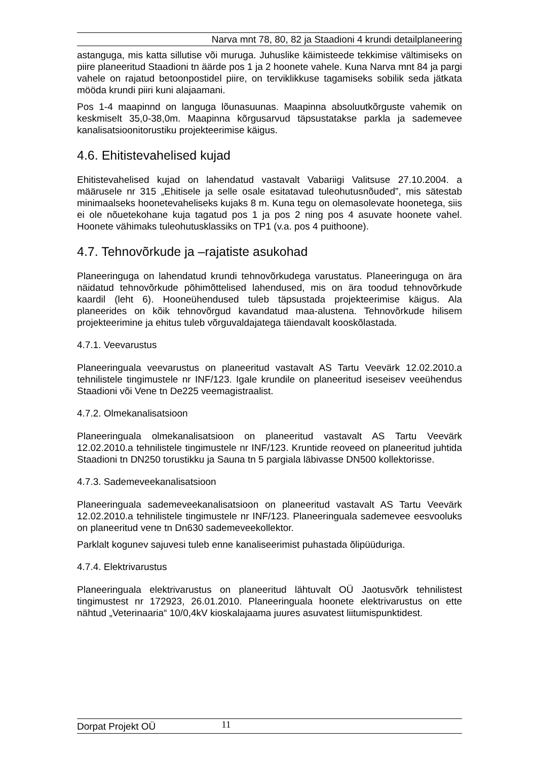Narva mnt 78, 80, 82 ja Staadioni 4 krundi detailplaneering
astanguga, mis katta sillutise või muruga. Juhuslike käimisteede tekkimise vältimiseks on piire planeeritud Staadioni tn äärde pos 1 ja 2 hoonete vahele. Kuna Narva mnt 84 ja pargi vahele on rajatud betoonpostidel piire, on terviklikkuse tagamiseks sobilik seda jätkata mööda krundi piiri kuni alajaamani.
Pos 1-4 maapinnd on languga lõunasuunas. Maapinna absoluutkõrguste vahemik on keskmiselt 35,0-38,0m. Maapinna kõrgusarvud täpsustatakse parkla ja sademevee kanalisatsioonitorustiku projekteerimise käigus.
4.6. Ehitistevahelised kujad
Ehitistevahelised kujad on lahendatud vastavalt Vabariigi Valitsuse 27.10.2004. a määrusele nr 315 „Ehitisele ja selle osale esitatavad tuleohutusnõuded”, mis sätestab minimaalseks hoonetevaheliseks kujaks 8 m. Kuna tegu on olemasolevate hoonetega, siis ei ole nõuetekohane kuja tagatud pos 1 ja pos 2 ning pos 4 asuvate hoonete vahel. Hoonete vähimaks tuleohutusklassiks on TP1 (v.a. pos 4 puithoone).
4.7. Tehnovõrkude ja –rajatiste asukohad
Planeeringuga on lahendatud krundi tehnovõrkudega varustatus. Planeeringuga on ära näidatud tehnovõrkude põhimõttelised lahendused, mis on ära toodud tehnovõrkude kaardil (leht 6). Hooneühendused tuleb täpsustada projekteerimise käigus. Ala planeerides on kõik tehnovõrgud kavandatud maa-alustena. Tehnovõrkude hilisem projekteerimine ja ehitus tuleb võrguvaldajatega täiendavalt kooskõlastada.
4.7.1. Veevarustus
Planeeringuala veevarustus on planeeritud vastavalt AS Tartu Veevärk 12.02.2010.a tehnilistele tingimustele nr INF/123. Igale krundile on planeeritud iseseisev veeühendus Staadioni või Vene tn De225 veemagistraalist.
4.7.2. Olmekanalisatsioon
Planeeringuala olmekanalisatsioon on planeeritud vastavalt AS Tartu Veevärk 12.02.2010.a tehnilistele tingimustele nr INF/123. Kruntide reoveed on planeeritud juhtida Staadioni tn DN250 torustikku ja Sauna tn 5 pargiala läbivasse DN500 kollektorisse.
4.7.3. Sademeveekanalisatsioon
Planeeringuala sademeveekanalisatsioon on planeeritud vastavalt AS Tartu Veevärk 12.02.2010.a tehnilistele tingimustele nr INF/123. Planeeringuala sademevee eesvooluks on planeeritud vene tn Dn630 sademeveekollektor.
Parklalt kogunev sajuvesi tuleb enne kanaliseerimist puhastada õlipüüduriga.
4.7.4. Elektrivarustus
Planeeringuala elektrivarustus on planeeritud lähtuvalt OÜ Jaotusvõrk tehnilistest tingimustest nr 172923, 26.01.2010. Planeeringuala hoonete elektrivarustus on ette nähtud „Veterinaaria“ 10/0,4kV kioskalajaama juures asuvatest liitumispunktidest.
Dorpat Projekt OÜ 11